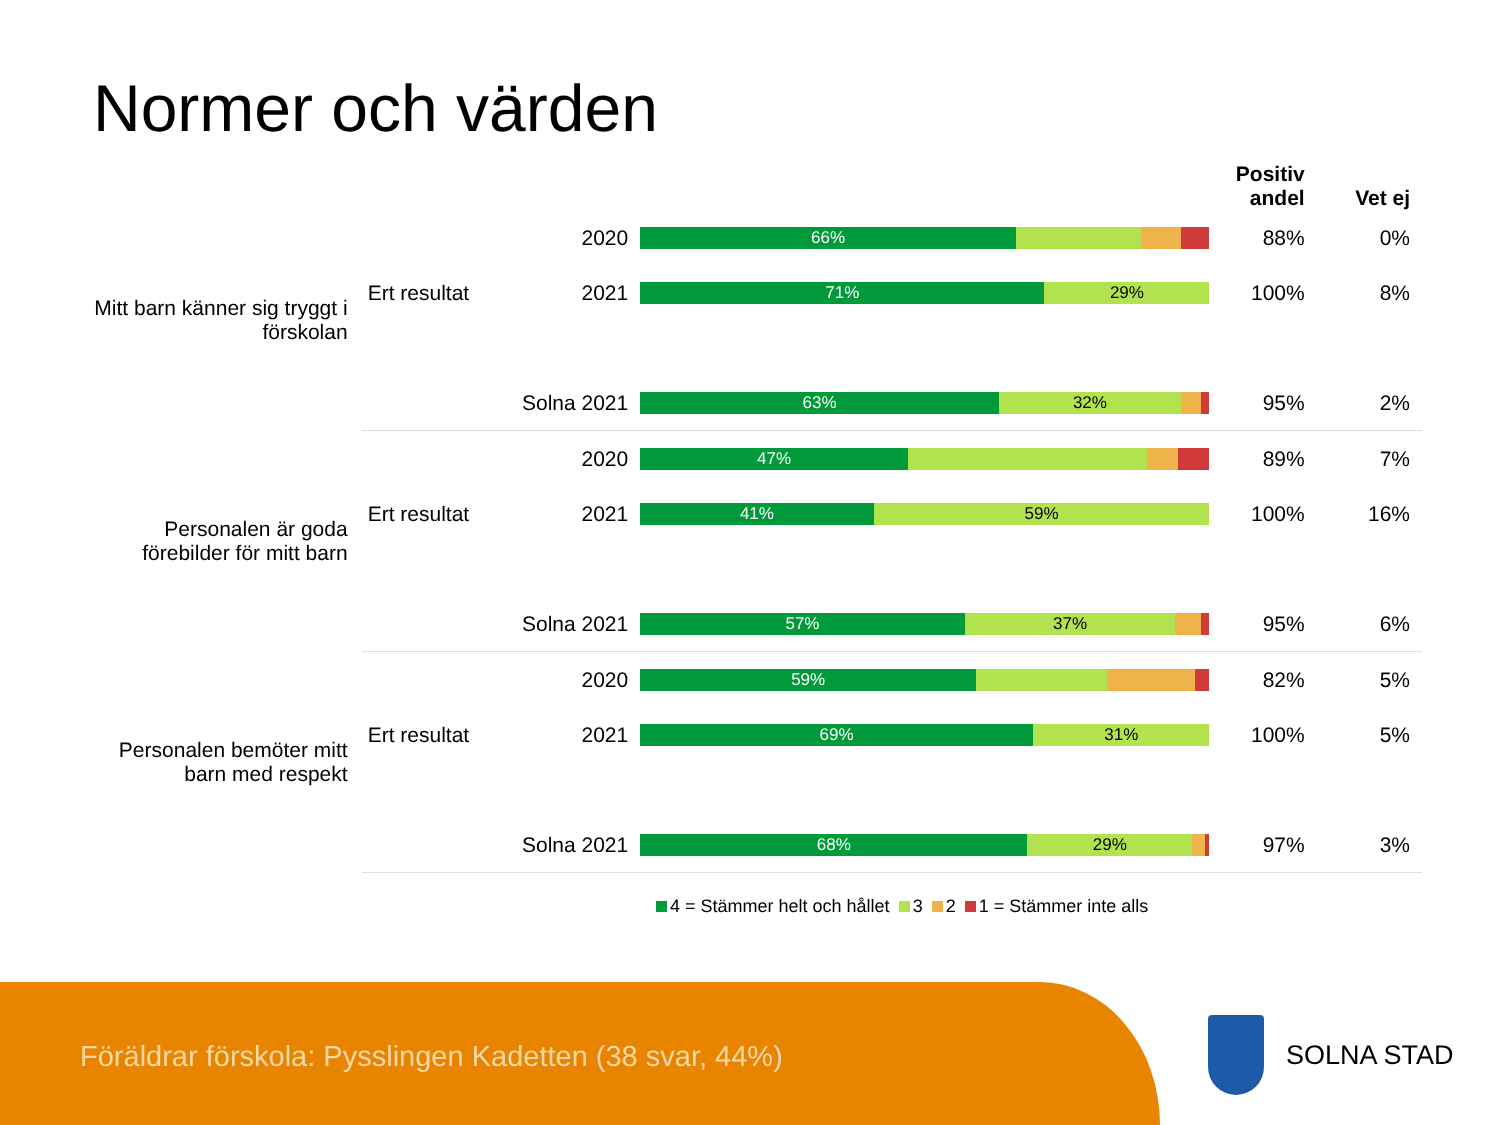Normer och värden
| | | | | Positiv andel | Vet ej |
| --- | --- | --- | --- | --- | --- |
| Mitt barn känner sig tryggt i förskolan | Ert resultat | 2020 | 66% | 88% | 0% |
| | | 2021 | 71% 29% | 100% | 8% |
| | Solna 2021 | | 63% 32% | 95% | 2% |
| Personalen är goda förebilder för mitt barn | Ert resultat | 2020 | 47% | 89% | 7% |
| | | 2021 | 41% 59% | 100% | 16% |
| | Solna 2021 | | 57% 37% | 95% | 6% |
| Personalen bemöter mitt barn med respekt | Ert resultat | 2020 | 59% | 82% | 5% |
| | | 2021 | 69% 31% | 100% | 5% |
| | Solna 2021 | | 68% 29% | 97% | 3% |
4 = Stämmer helt och hållet 3 2 1 = Stämmer inte alls
Föräldrar förskola: Pysslingen Kadetten (38 svar, 44%)
SOLNA STAD